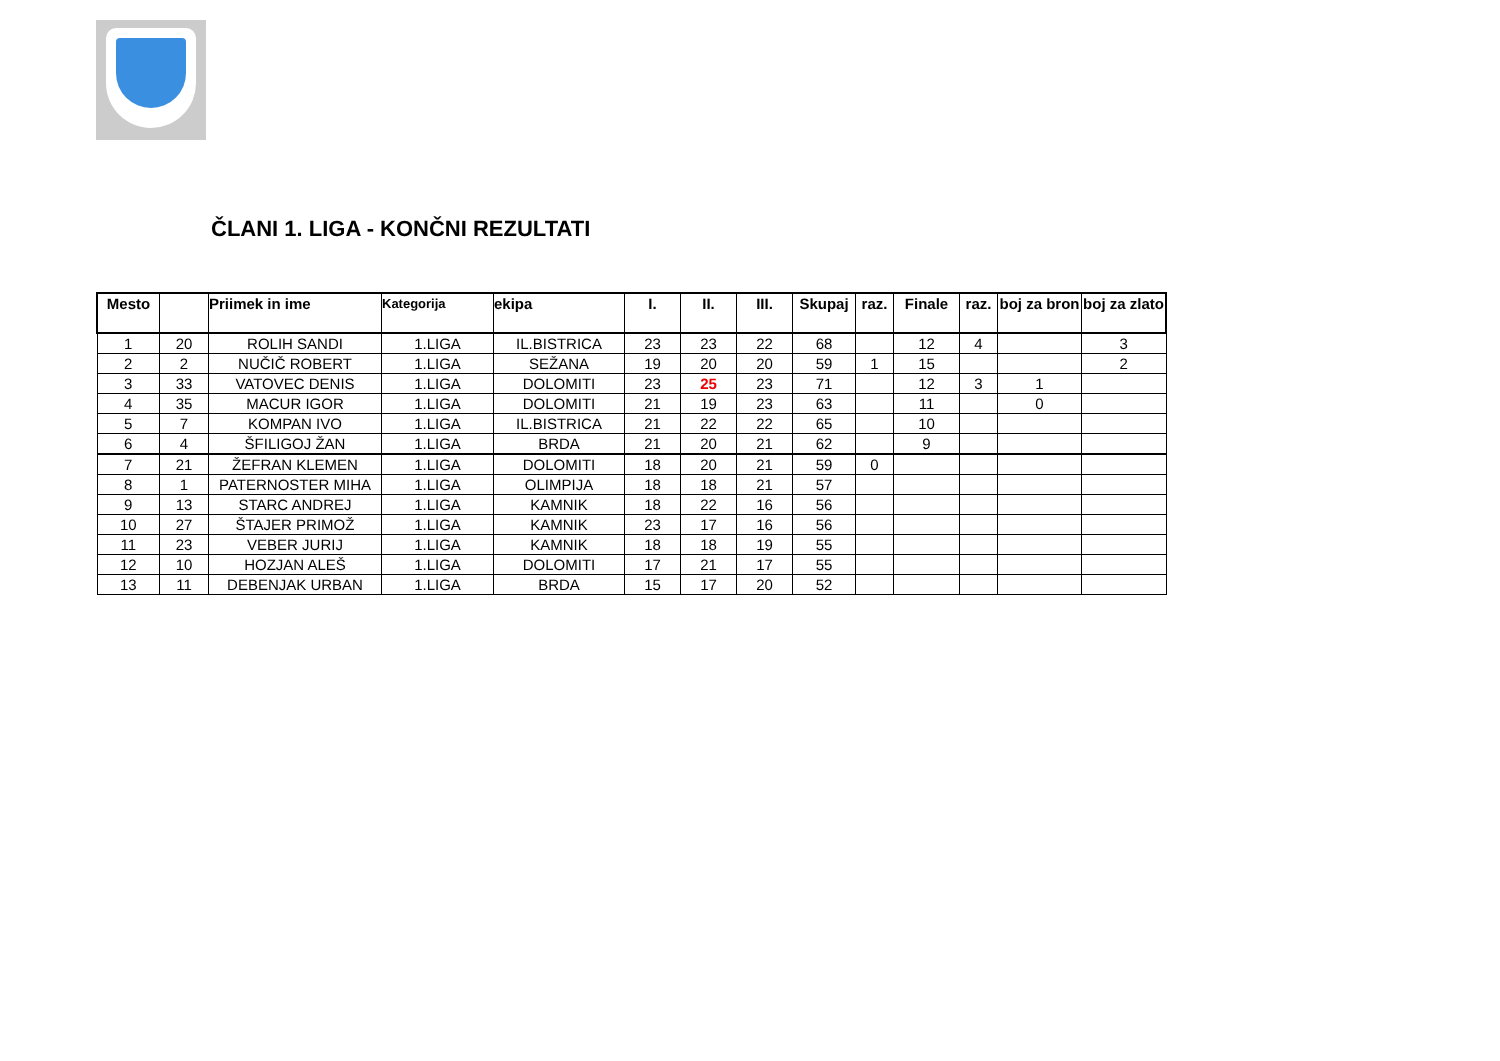ČLANI 1. LIGA - KONČNI REZULTATI
| Mesto | | Priimek in ime | Kategorija | ekipa | I. | II. | III. | Skupaj | raz. | Finale | raz. | boj za bron | boj za zlato |
| --- | --- | --- | --- | --- | --- | --- | --- | --- | --- | --- | --- | --- | --- |
| 1 | 20 | ROLIH SANDI | 1.LIGA | IL.BISTRICA | 23 | 23 | 22 | 68 | | 12 | 4 | | 3 |
| 2 | 2 | NUČIČ ROBERT | 1.LIGA | SEŽANA | 19 | 20 | 20 | 59 | 1 | 15 | | | 2 |
| 3 | 33 | VATOVEC DENIS | 1.LIGA | DOLOMITI | 23 | 25 | 23 | 71 | | 12 | 3 | 1 | |
| 4 | 35 | MACUR IGOR | 1.LIGA | DOLOMITI | 21 | 19 | 23 | 63 | | 11 | | 0 | |
| 5 | 7 | KOMPAN IVO | 1.LIGA | IL.BISTRICA | 21 | 22 | 22 | 65 | | 10 | | | |
| 6 | 4 | ŠFILIGOJ ŽAN | 1.LIGA | BRDA | 21 | 20 | 21 | 62 | | 9 | | | |
| 7 | 21 | ŽEFRAN KLEMEN | 1.LIGA | DOLOMITI | 18 | 20 | 21 | 59 | 0 | | | | |
| 8 | 1 | PATERNOSTER MIHA | 1.LIGA | OLIMPIJA | 18 | 18 | 21 | 57 | | | | | |
| 9 | 13 | STARC ANDREJ | 1.LIGA | KAMNIK | 18 | 22 | 16 | 56 | | | | | |
| 10 | 27 | ŠTAJER PRIMOŽ | 1.LIGA | KAMNIK | 23 | 17 | 16 | 56 | | | | | |
| 11 | 23 | VEBER JURIJ | 1.LIGA | KAMNIK | 18 | 18 | 19 | 55 | | | | | |
| 12 | 10 | HOZJAN ALEŠ | 1.LIGA | DOLOMITI | 17 | 21 | 17 | 55 | | | | | |
| 13 | 11 | DEBENJAK URBAN | 1.LIGA | BRDA | 15 | 17 | 20 | 52 | | | | | |